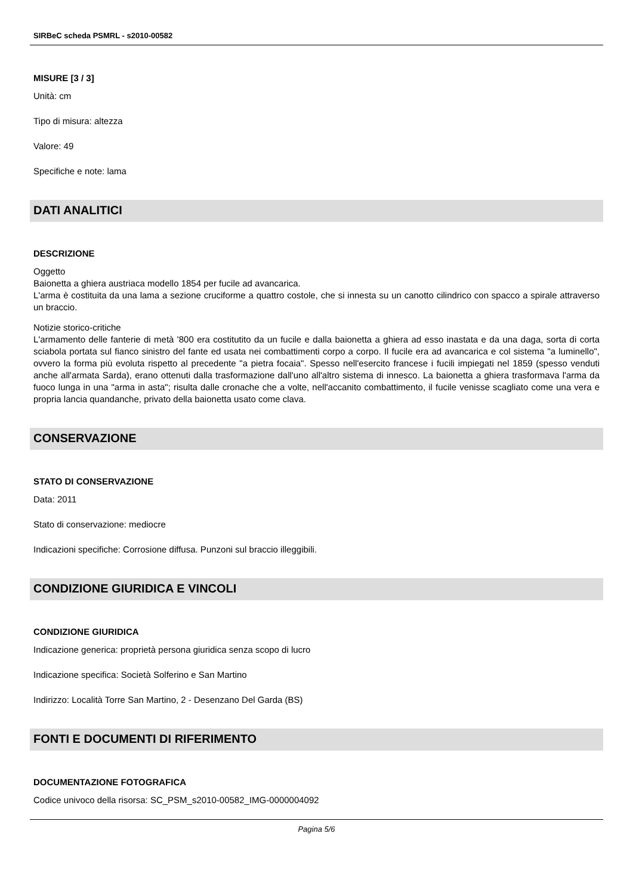SIRBeC scheda PSMRL - s2010-00582
MISURE [3 / 3]
Unità: cm
Tipo di misura: altezza
Valore: 49
Specifiche e note: lama
DATI ANALITICI
DESCRIZIONE
Oggetto
Baionetta a ghiera austriaca modello 1854 per fucile ad avancarica.
L'arma è costituita da una lama a sezione cruciforme a quattro costole, che si innesta su un canotto cilindrico con spacco a spirale attraverso un braccio.
Notizie storico-critiche
L'armamento delle fanterie di metà '800 era costitutito da un fucile e dalla baionetta a ghiera ad esso inastata e da una daga, sorta di corta sciabola portata sul fianco sinistro del fante ed usata nei combattimenti corpo a corpo. Il fucile era ad avancarica e col sistema "a luminello", ovvero la forma più evoluta rispetto al precedente "a pietra focaia". Spesso nell'esercito francese i fucili impiegati nel 1859 (spesso venduti anche all'armata Sarda), erano ottenuti dalla trasformazione dall'uno all'altro sistema di innesco. La baionetta a ghiera trasformava l'arma da fuoco lunga in una "arma in asta"; risulta dalle cronache che a volte, nell'accanito combattimento, il fucile venisse scagliato come una vera e propria lancia quandanche, privato della baionetta usato come clava.
CONSERVAZIONE
STATO DI CONSERVAZIONE
Data: 2011
Stato di conservazione: mediocre
Indicazioni specifiche: Corrosione diffusa. Punzoni sul braccio illeggibili.
CONDIZIONE GIURIDICA E VINCOLI
CONDIZIONE GIURIDICA
Indicazione generica: proprietà persona giuridica senza scopo di lucro
Indicazione specifica: Società Solferino e San Martino
Indirizzo: Località Torre San Martino, 2 - Desenzano Del Garda (BS)
FONTI E DOCUMENTI DI RIFERIMENTO
DOCUMENTAZIONE FOTOGRAFICA
Codice univoco della risorsa: SC_PSM_s2010-00582_IMG-0000004092
Pagina 5/6